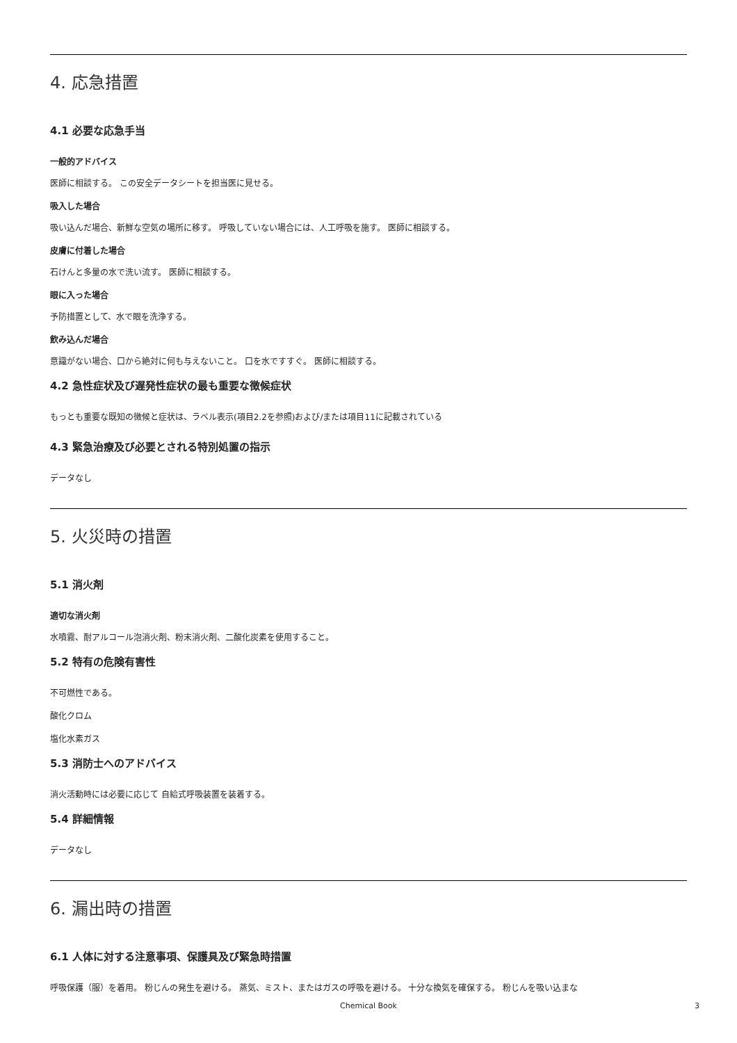4. 応急措置
4.1 必要な応急手当
一般的アドバイス
医師に相談する。 この安全データシートを担当医に見せる。
吸入した場合
吸い込んだ場合、新鮮な空気の場所に移す。 呼吸していない場合には、人工呼吸を施す。 医師に相談する。
皮膚に付着した場合
石けんと多量の水で洗い流す。 医師に相談する。
眼に入った場合
予防措置として、水で眼を洗浄する。
飲み込んだ場合
意識がない場合、口から絶対に何も与えないこと。 口を水ですすぐ。 医師に相談する。
4.2 急性症状及び遅発性症状の最も重要な徴候症状
もっとも重要な既知の徴候と症状は、ラベル表示(項目2.2を参照)および/または項目11に記載されている
4.3 緊急治療及び必要とされる特別処置の指示
データなし
5. 火災時の措置
5.1 消火剤
適切な消火剤
水噴霧、耐アルコール泡消火剤、粉末消火剤、二酸化炭素を使用すること。
5.2 特有の危険有害性
不可燃性である。
酸化クロム
塩化水素ガス
5.3 消防士へのアドバイス
消火活動時には必要に応じて 自給式呼吸装置を装着する。
5.4 詳細情報
データなし
6. 漏出時の措置
6.1 人体に対する注意事項、保護具及び緊急時措置
呼吸保護（服）を着用。 粉じんの発生を避ける。 蒸気、ミスト、またはガスの呼吸を避ける。 十分な換気を確保する。 粉じんを吸い込まな
Chemical Book 3